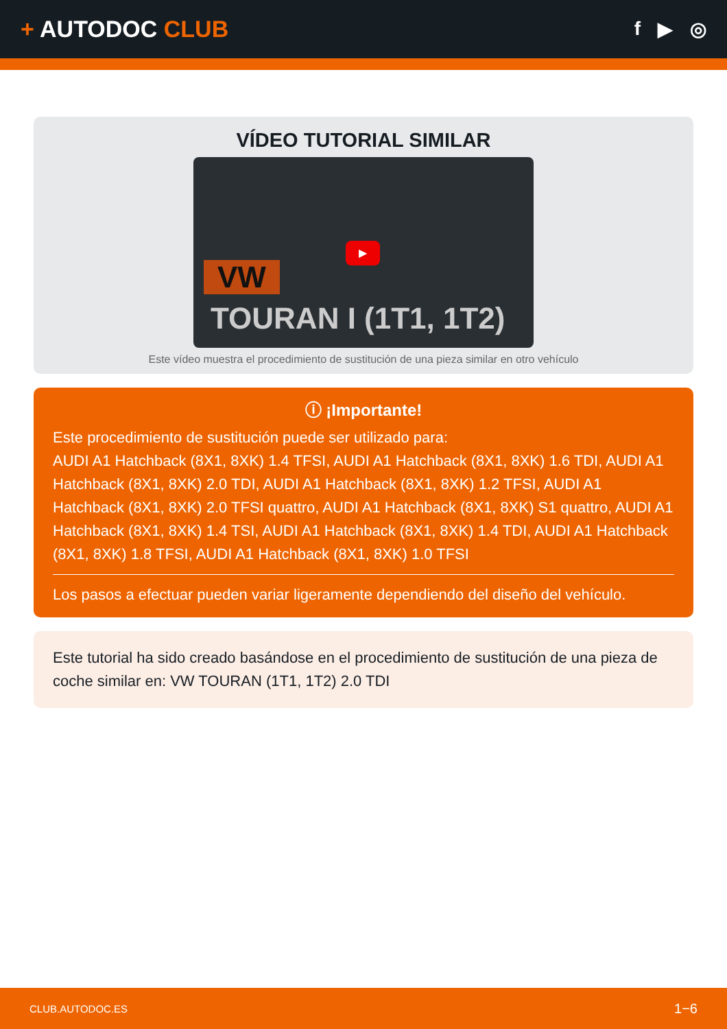+ AUTODOC CLUB
f ▶ ◎
VÍDEO TUTORIAL SIMILAR
VW
TOURAN I (1T1, 1T2)
▶
Este vídeo muestra el procedimiento de sustitución de una pieza similar en otro vehículo
ⓘ ¡Importante!
Este procedimiento de sustitución puede ser utilizado para:
AUDI A1 Hatchback (8X1, 8XK) 1.4 TFSI, AUDI A1 Hatchback (8X1, 8XK) 1.6 TDI, AUDI A1 Hatchback (8X1, 8XK) 2.0 TDI, AUDI A1 Hatchback (8X1, 8XK) 1.2 TFSI, AUDI A1 Hatchback (8X1, 8XK) 2.0 TFSI quattro, AUDI A1 Hatchback (8X1, 8XK) S1 quattro, AUDI A1 Hatchback (8X1, 8XK) 1.4 TSI, AUDI A1 Hatchback (8X1, 8XK) 1.4 TDI, AUDI A1 Hatchback (8X1, 8XK) 1.8 TFSI, AUDI A1 Hatchback (8X1, 8XK) 1.0 TFSI
Los pasos a efectuar pueden variar ligeramente dependiendo del diseño del vehículo.
Este tutorial ha sido creado basándose en el procedimiento de sustitución de una pieza de coche similar en: VW TOURAN (1T1, 1T2) 2.0 TDI
CLUB.AUTODOC.ES 1−6